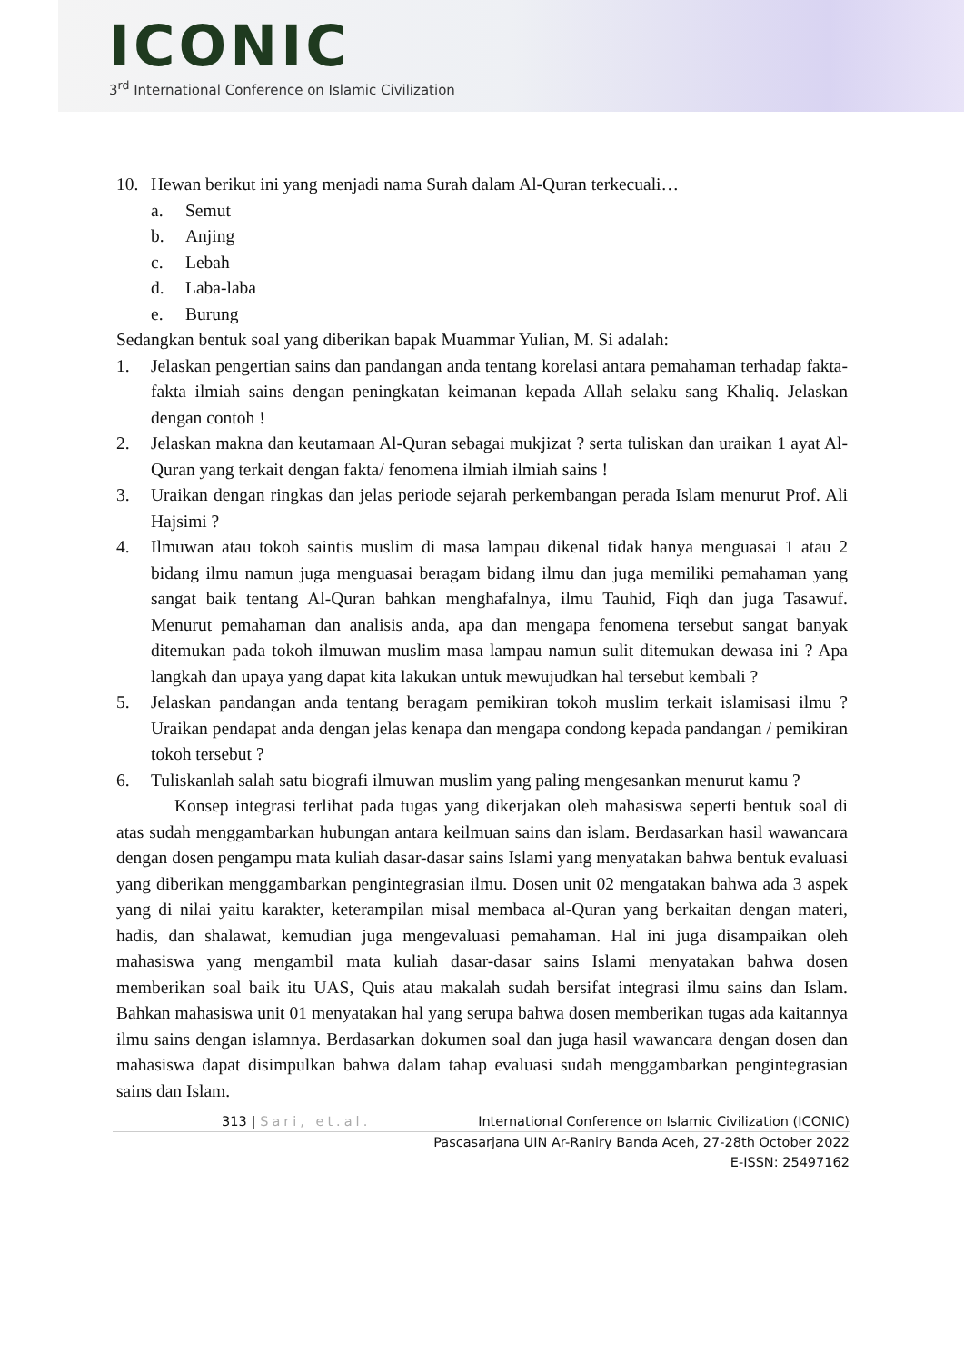ICONIC
3<sup>rd</sup> International Conference on Islamic Civilization
10. Hewan berikut ini yang menjadi nama Surah dalam Al-Quran terkecuali…
a. Semut
b. Anjing
c. Lebah
d. Laba-laba
e. Burung
Sedangkan bentuk soal yang diberikan bapak Muammar Yulian, M. Si adalah:
1. Jelaskan pengertian sains dan pandangan anda tentang korelasi antara pemahaman terhadap fakta- fakta ilmiah sains dengan peningkatan keimanan kepada Allah selaku sang Khaliq. Jelaskan dengan contoh !
2. Jelaskan makna dan keutamaan Al-Quran sebagai mukjizat ? serta tuliskan dan uraikan 1 ayat Al- Quran yang terkait dengan fakta/ fenomena ilmiah ilmiah sains !
3. Uraikan dengan ringkas dan jelas periode sejarah perkembangan perada Islam menurut Prof. Ali Hajsimi ?
4. Ilmuwan atau tokoh saintis muslim di masa lampau dikenal tidak hanya menguasai 1 atau 2 bidang ilmu namun juga menguasai beragam bidang ilmu dan juga memiliki pemahaman yang sangat baik tentang Al-Quran bahkan menghafalnya, ilmu Tauhid, Fiqh dan juga Tasawuf. Menurut pemahaman dan analisis anda, apa dan mengapa fenomena tersebut sangat banyak ditemukan pada tokoh ilmuwan muslim masa lampau namun sulit ditemukan dewasa ini ? Apa langkah dan upaya yang dapat kita lakukan untuk mewujudkan hal tersebut kembali ?
5. Jelaskan pandangan anda tentang beragam pemikiran tokoh muslim terkait islamisasi ilmu ? Uraikan pendapat anda dengan jelas kenapa dan mengapa condong kepada pandangan / pemikiran tokoh tersebut ?
6. Tuliskanlah salah satu biografi ilmuwan muslim yang paling mengesankan menurut kamu ?
Konsep integrasi terlihat pada tugas yang dikerjakan oleh mahasiswa seperti bentuk soal di atas sudah menggambarkan hubungan antara keilmuan sains dan islam. Berdasarkan hasil wawancara dengan dosen pengampu mata kuliah dasar-dasar sains Islami yang menyatakan bahwa bentuk evaluasi yang diberikan menggambarkan pengintegrasian ilmu. Dosen unit 02 mengatakan bahwa ada 3 aspek yang di nilai yaitu karakter, keterampilan misal membaca al-Quran yang berkaitan dengan materi, hadis, dan shalawat, kemudian juga mengevaluasi pemahaman. Hal ini juga disampaikan oleh mahasiswa yang mengambil mata kuliah dasar-dasar sains Islami menyatakan bahwa dosen memberikan soal baik itu UAS, Quis atau makalah sudah bersifat integrasi ilmu sains dan Islam. Bahkan mahasiswa unit 01 menyatakan hal yang serupa bahwa dosen memberikan tugas ada kaitannya ilmu sains dengan islamnya. Berdasarkan dokumen soal dan juga hasil wawancara dengan dosen dan mahasiswa dapat disimpulkan bahwa dalam tahap evaluasi sudah menggambarkan pengintegrasian sains dan Islam.
313 | Sari, et.al. International Conference on Islamic Civilization (ICONIC)
Pascasarjana UIN Ar-Raniry Banda Aceh, 27-28th October 2022
E-ISSN: 25497162